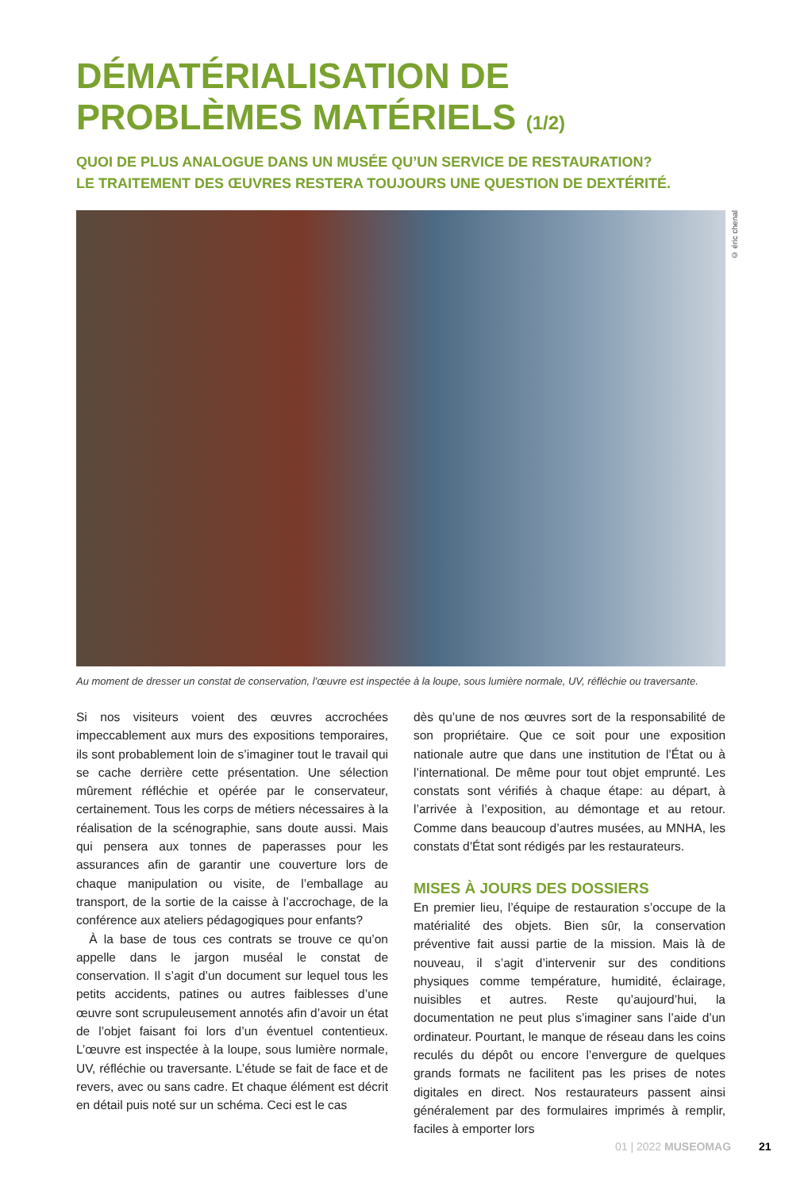DÉMATÉRIALISATION DE PROBLÈMES MATÉRIELS (1/2)
QUOI DE PLUS ANALOGUE DANS UN MUSÉE QU’UN SERVICE DE RESTAURATION?
LE TRAITEMENT DES ŒUVRES RESTERA TOUJOURS UNE QUESTION DE DEXTÉRITÉ.
© éric chenal
Au moment de dresser un constat de conservation, l’œuvre est inspectée à la loupe, sous lumière normale, UV, réfléchie ou traversante.
Si nos visiteurs voient des œuvres accrochées impeccablement aux murs des expositions temporaires, ils sont probablement loin de s’imaginer tout le travail qui se cache derrière cette présentation. Une sélection mûrement réfléchie et opérée par le conservateur, certainement. Tous les corps de métiers nécessaires à la réalisation de la scénographie, sans doute aussi. Mais qui pensera aux tonnes de paperasses pour les assurances afin de garantir une couverture lors de chaque manipulation ou visite, de l’emballage au transport, de la sortie de la caisse à l’accrochage, de la conférence aux ateliers pédagogiques pour enfants?
À la base de tous ces contrats se trouve ce qu’on appelle dans le jargon muséal le constat de conservation. Il s’agit d’un document sur lequel tous les petits accidents, patines ou autres faiblesses d’une œuvre sont scrupuleusement annotés afin d’avoir un état de l’objet faisant foi lors d’un éventuel contentieux. L’œuvre est inspectée à la loupe, sous lumière normale, UV, réfléchie ou traversante. L’étude se fait de face et de revers, avec ou sans cadre. Et chaque élément est décrit en détail puis noté sur un schéma. Ceci est le cas
dès qu’une de nos œuvres sort de la responsabilité de son propriétaire. Que ce soit pour une exposition nationale autre que dans une institution de l’État ou à l’international. De même pour tout objet emprunté. Les constats sont vérifiés à chaque étape: au départ, à l’arrivée à l’exposition, au démontage et au retour. Comme dans beaucoup d’autres musées, au MNHA, les constats d’État sont rédigés par les restaurateurs.
MISES À JOURS DES DOSSIERS
En premier lieu, l’équipe de restauration s’occupe de la matérialité des objets. Bien sûr, la conservation préventive fait aussi partie de la mission. Mais là de nouveau, il s’agit d’intervenir sur des conditions physiques comme température, humidité, éclairage, nuisibles et autres. Reste qu’aujourd’hui, la documentation ne peut plus s’imaginer sans l’aide d’un ordinateur. Pourtant, le manque de réseau dans les coins reculés du dépôt ou encore l’envergure de quelques grands formats ne facilitent pas les prises de notes digitales en direct. Nos restaurateurs passent ainsi généralement par des formulaires imprimés à remplir, faciles à emporter lors
01 | 2022 MUSEOMAG 21